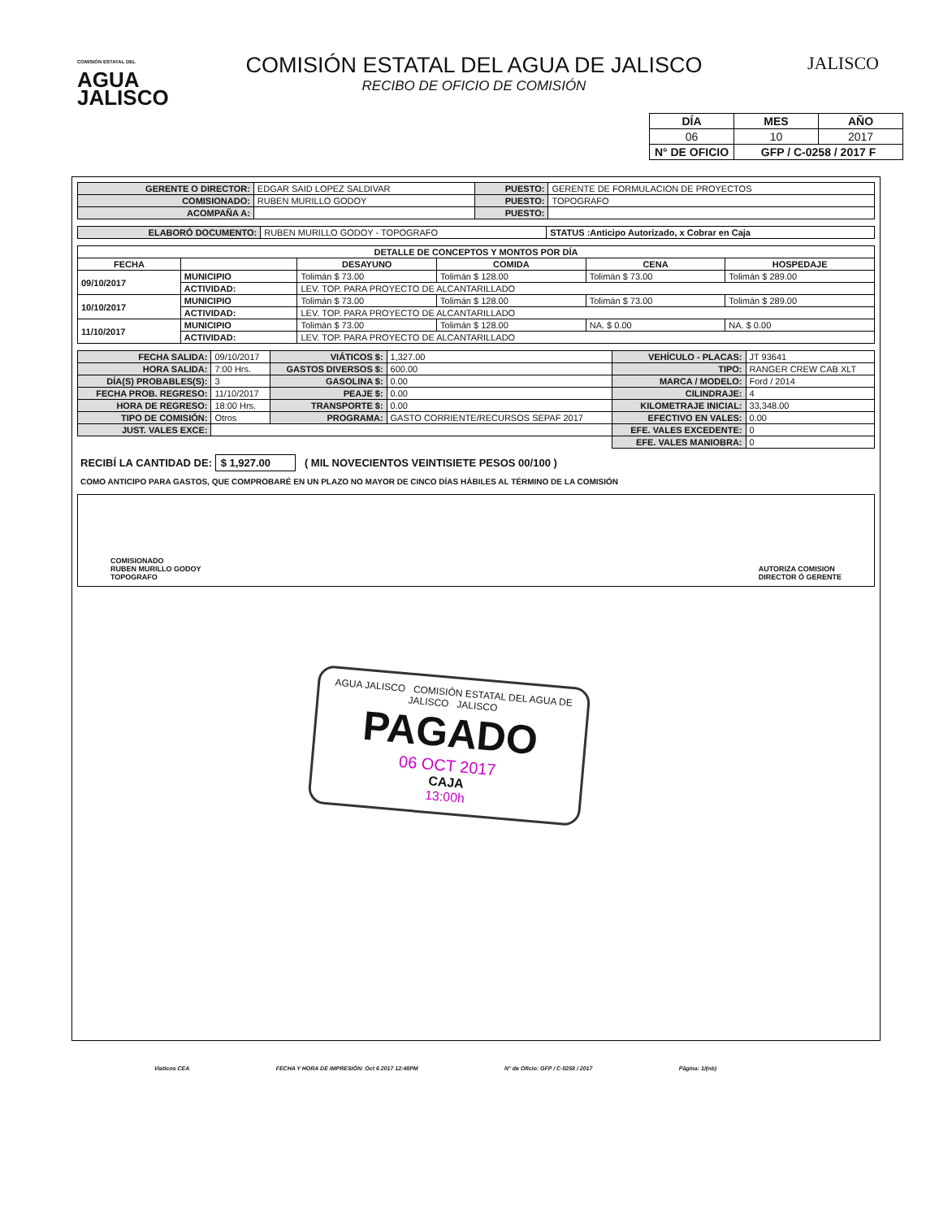COMISIÓN ESTATAL DEL
AGUA
JALISCO
COMISIÓN ESTATAL DEL AGUA DE JALISCO
RECIBO DE OFICIO DE COMISIÓN
JALISCO
| DÍA | MES | AÑO |
| --- | --- | --- |
| 06 | 10 | 2017 |
| N° DE OFICIO | GFP / C-0258 / 2017 F | |
| GERENTE O DIRECTOR: | EDGAR SAID LOPEZ SALDIVAR | PUESTO: | GERENTE DE FORMULACION DE PROYECTOS |
| COMISIONADO: | RUBEN MURILLO GODOY | PUESTO: | TOPOGRAFO |
| ACOMPAÑA A: | | PUESTO: | |
| ELABORÓ DOCUMENTO: | RUBEN MURILLO GODOY - TOPOGRAFO | STATUS :Anticipo Autorizado, x Cobrar en Caja |
| DETALLE DE CONCEPTOS Y MONTOS POR DÍA | | | | | |
| --- | --- | --- | --- | --- | --- |
| FECHA | | DESAYUNO | COMIDA | CENA | HOSPEDAJE |
| 09/10/2017 | MUNICIPIO | Tolimán $ 73.00 | Tolimán $ 128.00 | Tolimán $ 73.00 | Tolimán $ 289.00 |
| | ACTIVIDAD: | LEV. TOP. PARA PROYECTO DE ALCANTARILLADO | | | |
| 10/10/2017 | MUNICIPIO | Tolimán $ 73.00 | Tolimán $ 128.00 | Tolimán $ 73.00 | Tolimán $ 289.00 |
| | ACTIVIDAD: | LEV. TOP. PARA PROYECTO DE ALCANTARILLADO | | | |
| 11/10/2017 | MUNICIPIO | Tolimán $ 73.00 | Tolimán $ 128.00 | NA. $ 0.00 | NA. $ 0.00 |
| | ACTIVIDAD: | LEV. TOP. PARA PROYECTO DE ALCANTARILLADO | | | |
| FECHA SALIDA: | 09/10/2017 | VIÁTICOS $: | 1,327.00 | VEHÍCULO - PLACAS: | JT 93641 |
| HORA SALIDA: | 7:00 Hrs. | GASTOS DIVERSOS $: | 600.00 | TIPO: | RANGER CREW CAB XLT |
| DÍA(S) PROBABLES(S): | 3 | GASOLINA $: | 0.00 | MARCA / MODELO: | Ford / 2014 |
| FECHA PROB. REGRESO: | 11/10/2017 | PEAJE $: | 0.00 | CILINDRAJE: | 4 |
| HORA DE REGRESO: | 18:00 Hrs. | TRANSPORTE $: | 0.00 | KILOMETRAJE INICIAL: | 33,348.00 |
| TIPO DE COMISIÓN: | Otros | PROGRAMA: | GASTO CORRIENTE/RECURSOS SEPAF 2017 | EFECTIVO EN VALES: | 0.00 |
| JUST. VALES EXCE: | | | | EFE. VALES EXCEDENTE: | 0 |
| | | | | EFE. VALES MANIOBRA: | 0 |
RECIBÍ LA CANTIDAD DE: $ 1,927.00 ( MIL NOVECIENTOS VEINTISIETE PESOS 00/100 )
COMO ANTICIPO PARA GASTOS, QUE COMPROBARÉ EN UN PLAZO NO MAYOR DE CINCO DÍAS HÁBILES AL TÉRMINO DE LA COMISIÓN
COMISIONADO
RUBEN MURILLO GODOY
TOPOGRAFO
AUTORIZA COMISION
DIRECTOR Ó GERENTE
AGUA JALISCO COMISIÓN ESTATAL DEL AGUA DE JALISCO JALISCO
PAGADO
06 OCT 2017
CAJA
13:00h
Viaticos CEA FECHA Y HORA DE IMPRESIÓN: Oct 6 2017 12:48PM N° de Oficio: GFP / C-0258 / 2017 Página: 1/(nb)